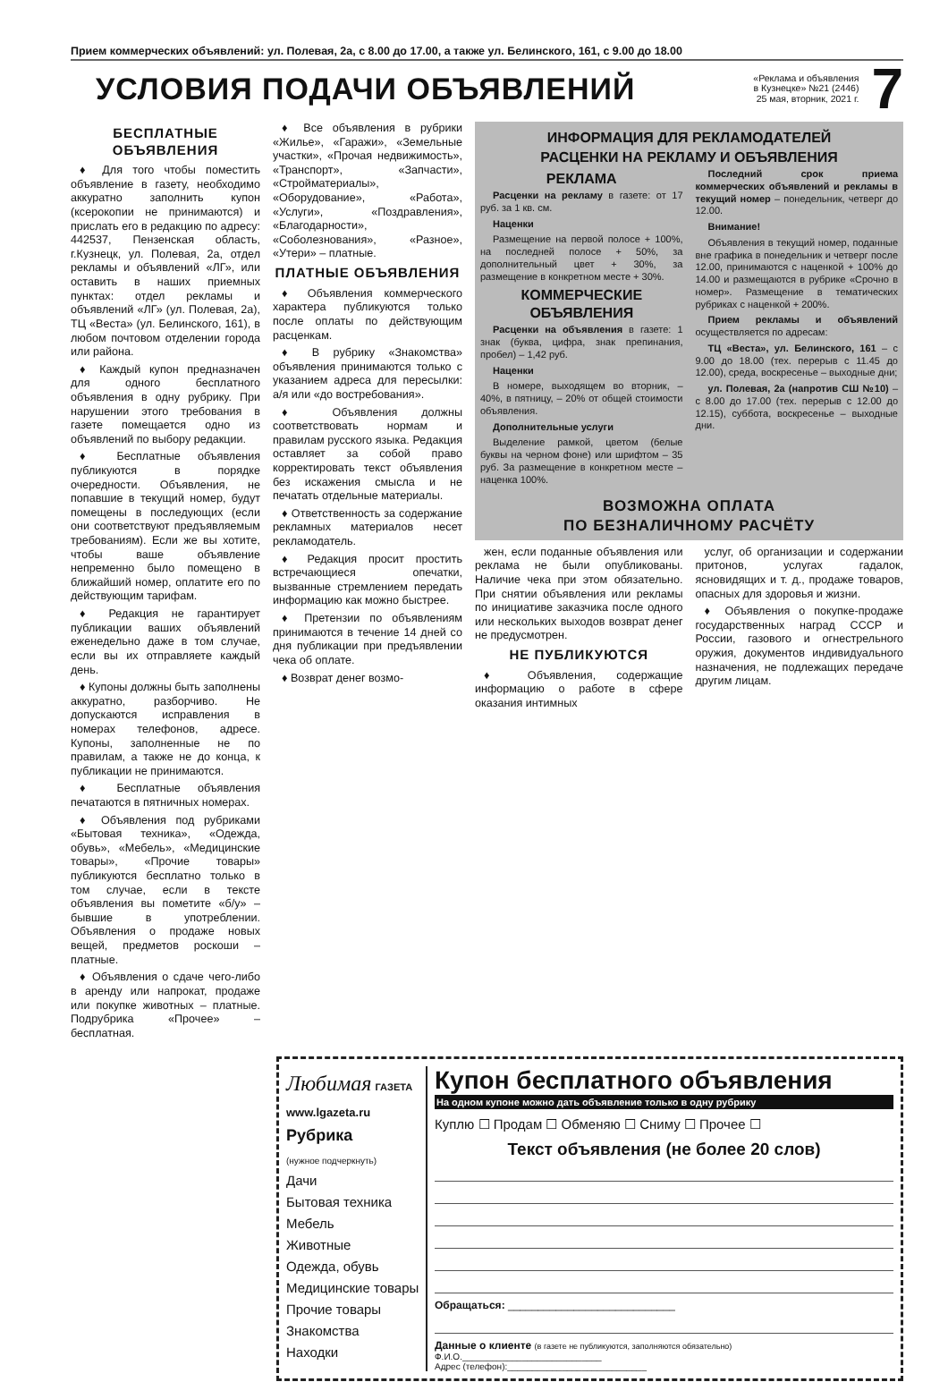Прием коммерческих объявлений: ул. Полевая, 2а, с 8.00 до 17.00, а также ул. Белинского, 161, с 9.00 до 18.00
УСЛОВИЯ ПОДАЧИ ОБЪЯВЛЕНИЙ
«Реклама и объявления
в Кузнецке» №21 (2446)
25 мая, вторник, 2021 г.
7
БЕСПЛАТНЫЕ ОБЪЯВЛЕНИЯ
♦ Для того чтобы поместить объявление в газету, необходимо аккуратно заполнить купон (ксерокопии не принимаются) и прислать его в редакцию по адресу: 442537, Пензенская область, г.Кузнецк, ул. Полевая, 2а, отдел рекламы и объявлений «ЛГ», или оставить в наших приемных пунктах: отдел рекламы и объявлений «ЛГ» (ул. Полевая, 2а), ТЦ «Веста» (ул. Белинского, 161), в любом почтовом отделении города или района.
♦ Каждый купон предназначен для одного бесплатного объявления в одну рубрику. При нарушении этого требования в газете помещается одно из объявлений по выбору редакции.
♦ Бесплатные объявления публикуются в порядке очередности. Объявления, не попавшие в текущий номер, будут помещены в последующих (если они соответствуют предъявляемым требованиям). Если же вы хотите, чтобы ваше объявление непременно было помещено в ближайший номер, оплатите его по действующим тарифам.
♦ Редакция не гарантирует публикации ваших объявлений еженедельно даже в том случае, если вы их отправляете каждый день.
♦ Купоны должны быть заполнены аккуратно, разборчиво. Не допускаются исправления в номерах телефонов, адресе. Купоны, заполненные не по правилам, а также не до конца, к публикации не принимаются.
♦ Бесплатные объявления печатаются в пятничных номерах.
♦ Объявления под рубриками «Бытовая техника», «Одежда, обувь», «Мебель», «Медицинские товары», «Прочие товары» публикуются бесплатно только в том случае, если в тексте объявления вы пометите «б/у» – бывшие в употреблении. Объявления о продаже новых вещей, предметов роскоши – платные.
♦ Объявления о сдаче чего-либо в аренду или напрокат, продаже или покупке животных – платные. Подрубрика «Прочее» – бесплатная.
♦ Все объявления в рубрики «Жилье», «Гаражи», «Земельные участки», «Прочая недвижимость», «Транспорт», «Запчасти», «Стройматериалы», «Оборудование», «Работа», «Услуги», «Поздравления», «Благодарности», «Соболезнования», «Разное», «Утери» – платные.
ПЛАТНЫЕ ОБЪЯВЛЕНИЯ
♦ Объявления коммерческого характера публикуются только после оплаты по действующим расценкам.
♦ В рубрику «Знакомства» объявления принимаются только с указанием адреса для пересылки: а/я или «до востребования».
♦ Объявления должны соответствовать нормам и правилам русского языка. Редакция оставляет за собой право корректировать текст объявления без искажения смысла и не печатать отдельные материалы.
♦ Ответственность за содержание рекламных материалов несет рекламодатель.
♦ Редакция просит простить встречающиеся опечатки, вызванные стремлением передать информацию как можно быстрее.
♦ Претензии по объявлениям принимаются в течение 14 дней со дня публикации при предъявлении чека об оплате.
♦ Возврат денег возмо-
ИНФОРМАЦИЯ ДЛЯ РЕКЛАМОДАТЕЛЕЙ
РАСЦЕНКИ НА РЕКЛАМУ И ОБЪЯВЛЕНИЯ
РЕКЛАМА
Расценки на рекламу в газете: от 17 руб. за 1 кв. см.
Наценки
Размещение на первой полосе + 100%, на последней полосе + 50%, за дополнительный цвет + 30%, за размещение в конкретном месте + 30%.
КОММЕРЧЕСКИЕ ОБЪЯВЛЕНИЯ
Расценки на объявления в газете: 1 знак (буква, цифра, знак препинания, пробел) – 1,42 руб.
Наценки
В номере, выходящем во вторник, – 40%, в пятницу, – 20% от общей стоимости объявления.
Дополнительные услуги
Выделение рамкой, цветом (белые буквы на черном фоне) или шрифтом – 35 руб. За размещение в конкретном месте – наценка 100%.
Последний срок приема коммерческих объявлений и рекламы в текущий номер – понедельник, четверг до 12.00.
Внимание!
Объявления в текущий номер, поданные вне графика в понедельник и четверг после 12.00, принимаются с наценкой + 100% до 14.00 и размещаются в рубрике «Срочно в номер». Размещение в тематических рубриках с наценкой + 200%.
Прием рекламы и объявлений осуществляется по адресам:
ТЦ «Веста», ул. Белинского, 161 – с 9.00 до 18.00 (тех. перерыв с 11.45 до 12.00), среда, воскресенье – выходные дни;
ул. Полевая, 2а (напротив СШ №10) – с 8.00 до 17.00 (тех. перерыв с 12.00 до 12.15), суббота, воскресенье – выходные дни.
ВОЗМОЖНА ОПЛАТА
ПО БЕЗНАЛИЧНОМУ РАСЧЁТУ
жен, если поданные объявления или реклама не были опубликованы. Наличие чека при этом обязательно. При снятии объявления или рекламы по инициативе заказчика после одного или нескольких выходов возврат денег не предусмотрен.
НЕ ПУБЛИКУЮТСЯ
♦ Объявления, содержащие информацию о работе в сфере оказания интимных
услуг, об организации и содержании притонов, услугах гадалок, ясновидящих и т. д., продаже товаров, опасных для здоровья и жизни.
♦ Объявления о покупке-продаже государственных наград СССР и России, газового и огнестрельного оружия, документов индивидуального назначения, не подлежащих передаче другим лицам.
Любимая ГАЗЕТА
www.lgazeta.ru
Рубрика
(нужное подчеркнуть)
Дачи
Бытовая техника
Мебель
Животные
Одежда, обувь
Медицинские товары
Прочие товары
Знакомства
Находки
Купон бесплатного объявления
На одном купоне можно дать объявление только в одну рубрику
Куплю ☐ Продам ☐ Обменяю ☐ Сниму ☐ Прочее ☐
Текст объявления (не более 20 слов)
Обращаться: ____________________________
Данные о клиенте (в газете не публикуются, заполняются обязательно)
Ф.И.О.____________________________
Адрес (телефон):____________________________